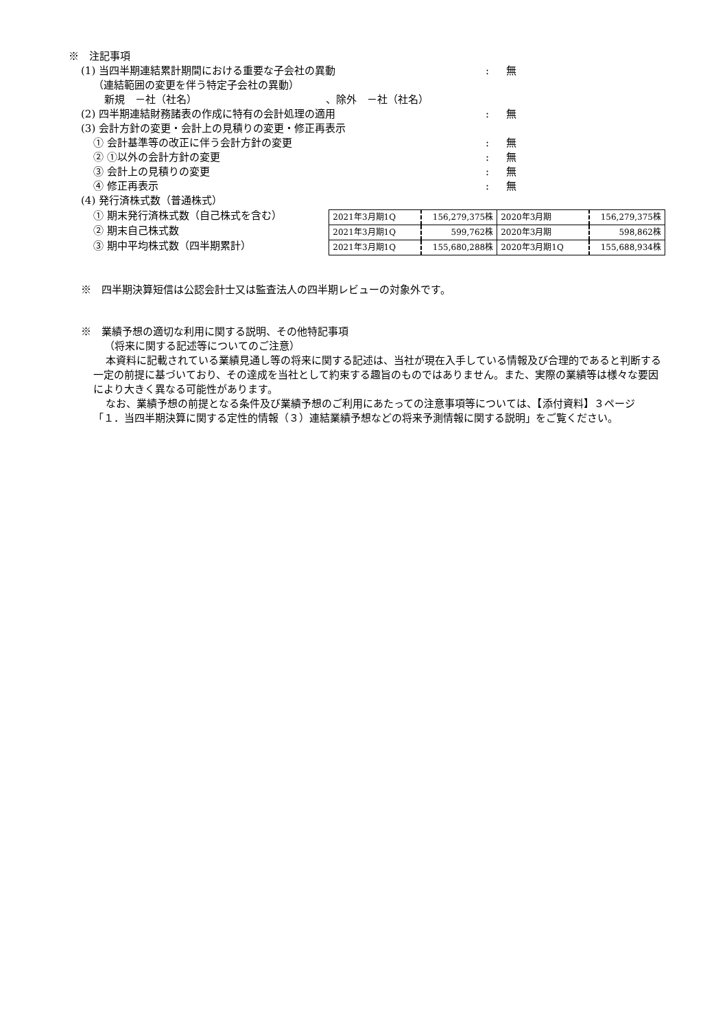※　注記事項
(1) 当四半期連結累計期間における重要な子会社の異動 : 無
（連結範囲の変更を伴う特定子会社の異動）
新規　－社（社名）　　　　　　　　　　　　　、除外　－社（社名）
(2) 四半期連結財務諸表の作成に特有の会計処理の適用 : 無
(3) 会計方針の変更・会計上の見積りの変更・修正再表示
① 会計基準等の改正に伴う会計方針の変更 : 無
② ①以外の会計方針の変更 : 無
③ 会計上の見積りの変更 : 無
④ 修正再表示 : 無
(4) 発行済株式数（普通株式）
① 期末発行済株式数（自己株式を含む）
② 期末自己株式数
③ 期中平均株式数（四半期累計）
| 2021年3月期1Q | 156,279,375株 | 2020年3月期 | 156,279,375株 |
| 2021年3月期1Q | 599,762株 | 2020年3月期 | 598,862株 |
| 2021年3月期1Q | 155,680,288株 | 2020年3月期1Q | 155,688,934株 |
※　四半期決算短信は公認会計士又は監査法人の四半期レビューの対象外です。
※　業績予想の適切な利用に関する説明、その他特記事項
（将来に関する記述等についてのご注意）
本資料に記載されている業績見通し等の将来に関する記述は、当社が現在入手している情報及び合理的であると判断する一定の前提に基づいており、その達成を当社として約束する趣旨のものではありません。また、実際の業績等は様々な要因により大きく異なる可能性があります。
なお、業績予想の前提となる条件及び業績予想のご利用にあたっての注意事項等については、【添付資料】３ページ「１．当四半期決算に関する定性的情報（３）連結業績予想などの将来予測情報に関する説明」をご覧ください。